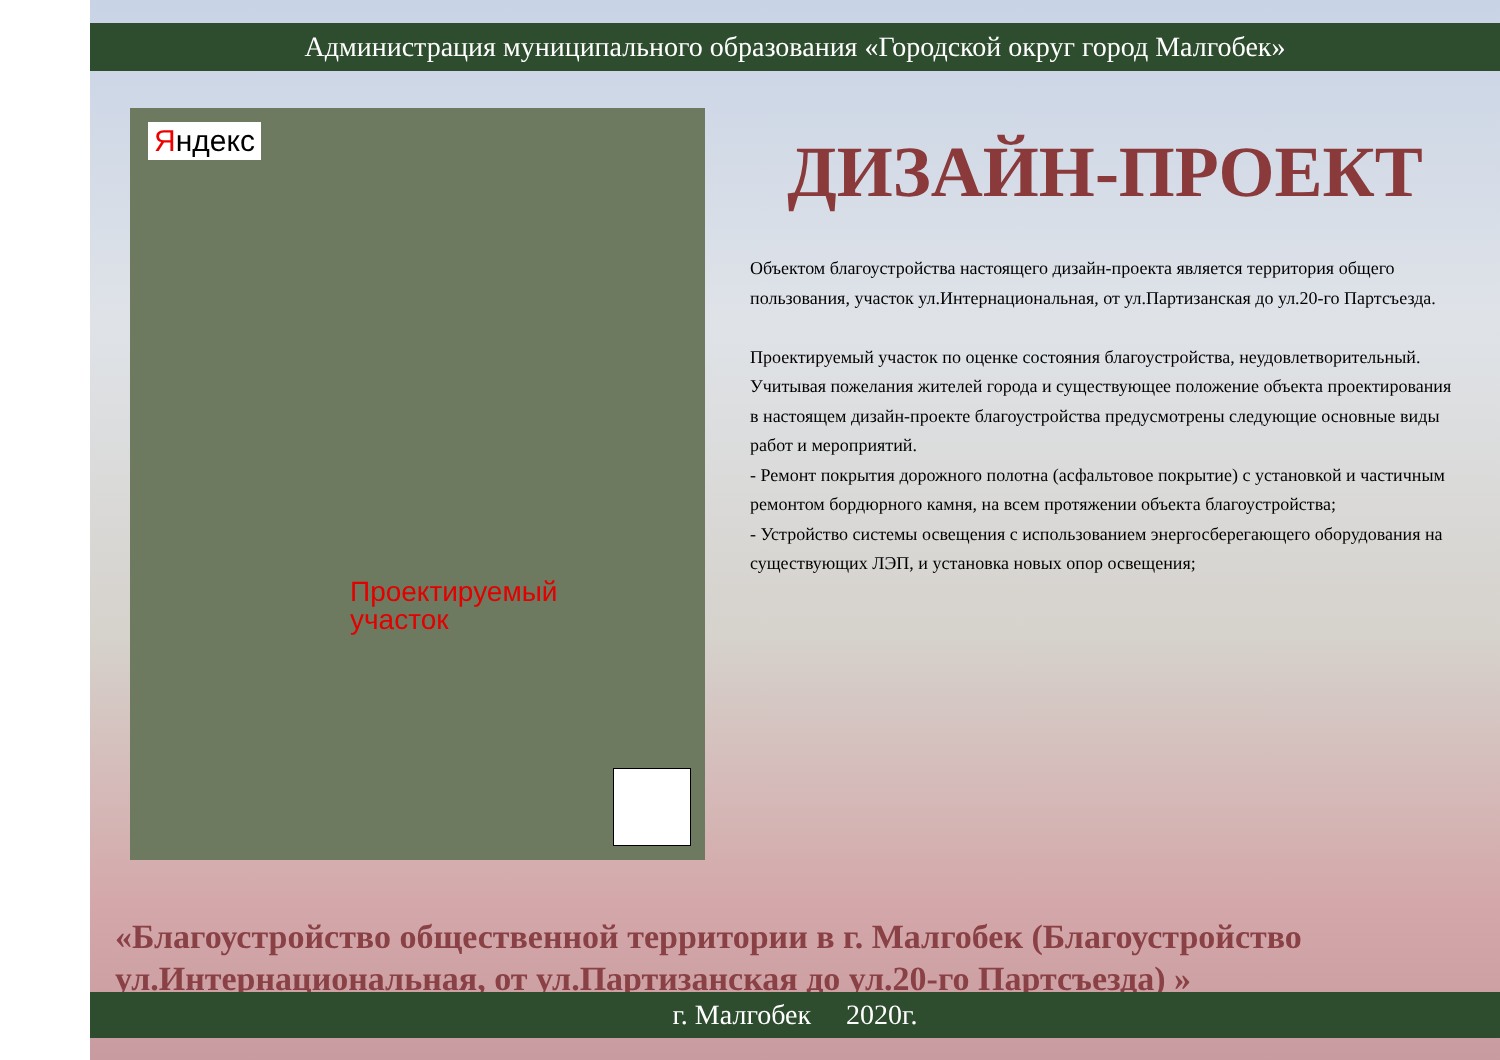Администрация муниципального образования «Городской округ город Малгобек»
Яндекс
Проектируемый
участок
ДИЗАЙН-ПРОЕКТ
Объектом благоустройства настоящего дизайн-проекта является территория общего пользования, участок ул.Интернациональная, от ул.Партизанская до ул.20-го Партсъезда.
Проектируемый участок по оценке состояния благоустройства, неудовлетворительный.
Учитывая пожелания жителей города и существующее положение объекта проектирования в настоящем дизайн-проекте благоустройства предусмотрены следующие основные виды работ и мероприятий.
- Ремонт покрытия дорожного полотна (асфальтовое покрытие) с установкой и частичным ремонтом бордюрного камня, на всем протяжении объекта благоустройства;
- Устройство системы освещения с использованием энергосберегающего оборудования на существующих ЛЭП, и установка новых опор освещения;
«Благоустройство общественной территории в г. Малгобек (Благоустройство ул.Интернациональная, от ул.Партизанская до ул.20-го Партсъезда) »
г. Малгобек 2020г.